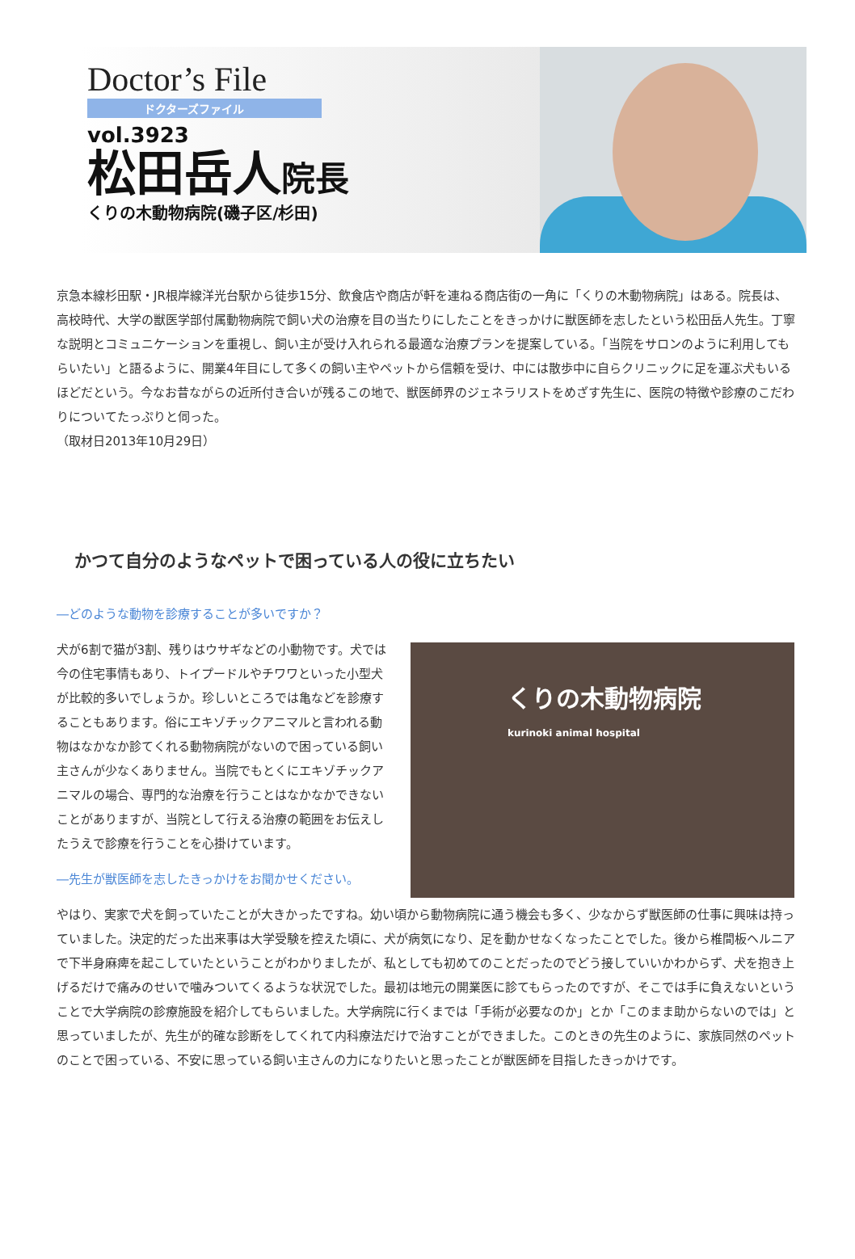Doctor’s File
ドクターズファイル
vol.3923
松田岳人院長
くりの木動物病院(磯子区/杉田)
京急本線杉田駅・JR根岸線洋光台駅から徒歩15分、飲食店や商店が軒を連ねる商店街の一角に「くりの木動物病院」はある。院長は、高校時代、大学の獣医学部付属動物病院で飼い犬の治療を目の当たりにしたことをきっかけに獣医師を志したという松田岳人先生。丁寧な説明とコミュニケーションを重視し、飼い主が受け入れられる最適な治療プランを提案している。「当院をサロンのように利用してもらいたい」と語るように、開業4年目にして多くの飼い主やペットから信頼を受け、中には散歩中に自らクリニックに足を運ぶ犬もいるほどだという。今なお昔ながらの近所付き合いが残るこの地で、獣医師界のジェネラリストをめざす先生に、医院の特徴や診療のこだわりについてたっぷりと伺った。
（取材日2013年10月29日）
かつて自分のようなペットで困っている人の役に立ちたい
―どのような動物を診療することが多いですか？
犬が6割で猫が3割、残りはウサギなどの小動物です。犬では今の住宅事情もあり、トイプードルやチワワといった小型犬が比較的多いでしょうか。珍しいところでは亀などを診療することもあります。俗にエキゾチックアニマルと言われる動物はなかなか診てくれる動物病院がないので困っている飼い主さんが少なくありません。当院でもとくにエキゾチックアニマルの場合、専門的な治療を行うことはなかなかできないことがありますが、当院として行える治療の範囲をお伝えしたうえで診療を行うことを心掛けています。
―先生が獣医師を志したきっかけをお聞かせください。
くりの木動物病院
kurinoki animal hospital
やはり、実家で犬を飼っていたことが大きかったですね。幼い頃から動物病院に通う機会も多く、少なからず獣医師の仕事に興味は持っていました。決定的だった出来事は大学受験を控えた頃に、犬が病気になり、足を動かせなくなったことでした。後から椎間板ヘルニアで下半身麻痺を起こしていたということがわかりましたが、私としても初めてのことだったのでどう接していいかわからず、犬を抱き上げるだけで痛みのせいで噛みついてくるような状況でした。最初は地元の開業医に診てもらったのですが、そこでは手に負えないということで大学病院の診療施設を紹介してもらいました。大学病院に行くまでは「手術が必要なのか」とか「このまま助からないのでは」と思っていましたが、先生が的確な診断をしてくれて内科療法だけで治すことができました。このときの先生のように、家族同然のペットのことで困っている、不安に思っている飼い主さんの力になりたいと思ったことが獣医師を目指したきっかけです。